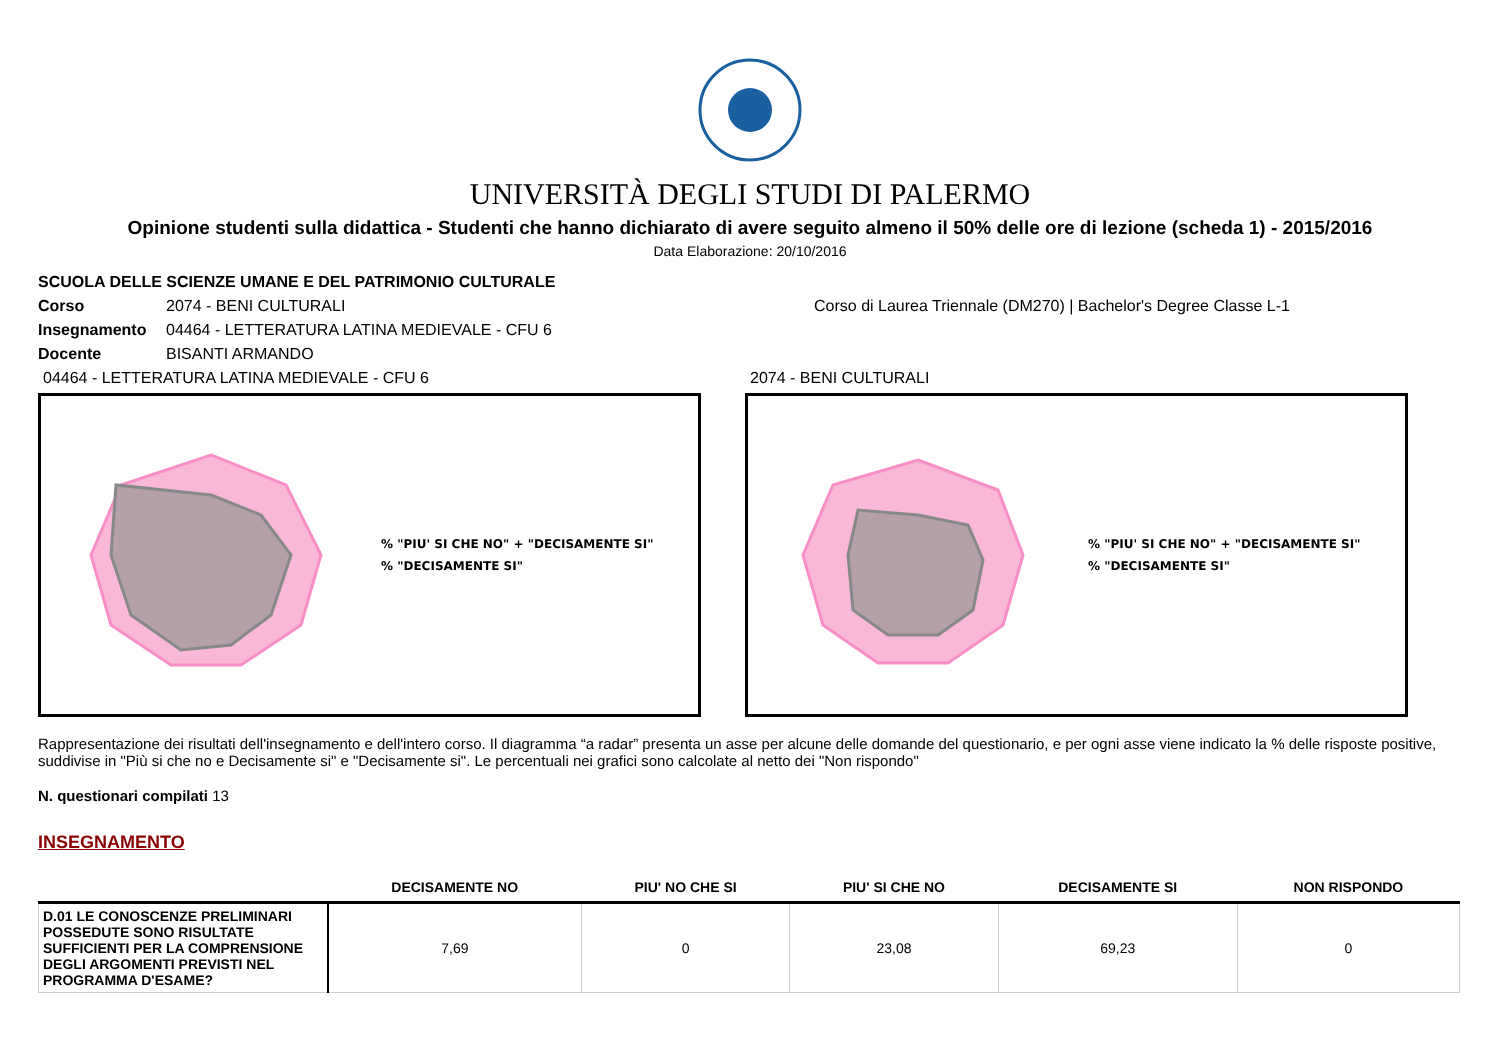UNIVERSITÀ DEGLI STUDI DI PALERMO
Opinione studenti sulla didattica - Studenti che hanno dichiarato di avere seguito almeno il 50% delle ore di lezione (scheda 1) - 2015/2016
Data Elaborazione: 20/10/2016
SCUOLA DELLE SCIENZE UMANE E DEL PATRIMONIO CULTURALE
Corso 2074 - BENI CULTURALI Corso di Laurea Triennale (DM270) | Bachelor's Degree Classe L-1
Insegnamento 04464 - LETTERATURA LATINA MEDIEVALE - CFU 6
Docente BISANTI ARMANDO
04464 - LETTERATURA LATINA MEDIEVALE - CFU 6
% "PIU' SI CHE NO" + "DECISAMENTE SI"
% "DECISAMENTE SI"
2074 - BENI CULTURALI
% "PIU' SI CHE NO" + "DECISAMENTE SI"
% "DECISAMENTE SI"
Rappresentazione dei risultati dell'insegnamento e dell'intero corso. Il diagramma “a radar” presenta un asse per alcune delle domande del questionario, e per ogni asse viene indicato la % delle risposte positive, suddivise in "Più si che no e Decisamente si" e "Decisamente si". Le percentuali nei grafici sono calcolate al netto dei "Non rispondo"
N. questionari compilati 13
INSEGNAMENTO
| | DECISAMENTE NO | PIU' NO CHE SI | PIU' SI CHE NO | DECISAMENTE SI | NON RISPONDO |
| --- | --- | --- | --- | --- | --- |
| D.01 LE CONOSCENZE PRELIMINARI POSSEDUTE SONO RISULTATE SUFFICIENTI PER LA COMPRENSIONE DEGLI ARGOMENTI PREVISTI NEL PROGRAMMA D'ESAME? | 7,69 | 0 | 23,08 | 69,23 | 0 |